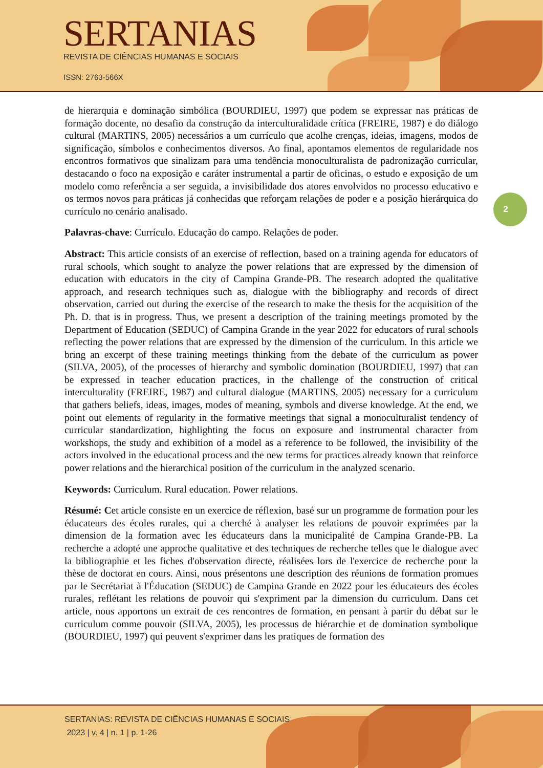SERTANIAS
REVISTA DE CIÊNCIAS HUMANAS E SOCIAIS
ISSN: 2763-566X
2
de hierarquia e dominação simbólica (BOURDIEU, 1997) que podem se expressar nas práticas de formação docente, no desafio da construção da interculturalidade crítica (FREIRE, 1987) e do diálogo cultural (MARTINS, 2005) necessários a um currículo que acolhe crenças, ideias, imagens, modos de significação, símbolos e conhecimentos diversos. Ao final, apontamos elementos de regularidade nos encontros formativos que sinalizam para uma tendência monoculturalista de padronização curricular, destacando o foco na exposição e caráter instrumental a partir de oficinas, o estudo e exposição de um modelo como referência a ser seguida, a invisibilidade dos atores envolvidos no processo educativo e os termos novos para práticas já conhecidas que reforçam relações de poder e a posição hierárquica do currículo no cenário analisado.
Palavras-chave: Currículo. Educação do campo. Relações de poder.
Abstract: This article consists of an exercise of reflection, based on a training agenda for educators of rural schools, which sought to analyze the power relations that are expressed by the dimension of education with educators in the city of Campina Grande-PB. The research adopted the qualitative approach, and research techniques such as, dialogue with the bibliography and records of direct observation, carried out during the exercise of the research to make the thesis for the acquisition of the Ph. D. that is in progress. Thus, we present a description of the training meetings promoted by the Department of Education (SEDUC) of Campina Grande in the year 2022 for educators of rural schools reflecting the power relations that are expressed by the dimension of the curriculum. In this article we bring an excerpt of these training meetings thinking from the debate of the curriculum as power (SILVA, 2005), of the processes of hierarchy and symbolic domination (BOURDIEU, 1997) that can be expressed in teacher education practices, in the challenge of the construction of critical interculturality (FREIRE, 1987) and cultural dialogue (MARTINS, 2005) necessary for a curriculum that gathers beliefs, ideas, images, modes of meaning, symbols and diverse knowledge. At the end, we point out elements of regularity in the formative meetings that signal a monoculturalist tendency of curricular standardization, highlighting the focus on exposure and instrumental character from workshops, the study and exhibition of a model as a reference to be followed, the invisibility of the actors involved in the educational process and the new terms for practices already known that reinforce power relations and the hierarchical position of the curriculum in the analyzed scenario.
Keywords: Curriculum. Rural education. Power relations.
Résumé: Cet article consiste en un exercice de réflexion, basé sur un programme de formation pour les éducateurs des écoles rurales, qui a cherché à analyser les relations de pouvoir exprimées par la dimension de la formation avec les éducateurs dans la municipalité de Campina Grande-PB. La recherche a adopté une approche qualitative et des techniques de recherche telles que le dialogue avec la bibliographie et les fiches d'observation directe, réalisées lors de l'exercice de recherche pour la thèse de doctorat en cours. Ainsi, nous présentons une description des réunions de formation promues par le Secrétariat à l'Éducation (SEDUC) de Campina Grande en 2022 pour les éducateurs des écoles rurales, reflétant les relations de pouvoir qui s'expriment par la dimension du curriculum. Dans cet article, nous apportons un extrait de ces rencontres de formation, en pensant à partir du débat sur le curriculum comme pouvoir (SILVA, 2005), les processus de hiérarchie et de domination symbolique (BOURDIEU, 1997) qui peuvent s'exprimer dans les pratiques de formation des
SERTANIAS: REVISTA DE CIÊNCIAS HUMANAS E SOCIAIS
2023 | v. 4 | n. 1 | p. 1-26